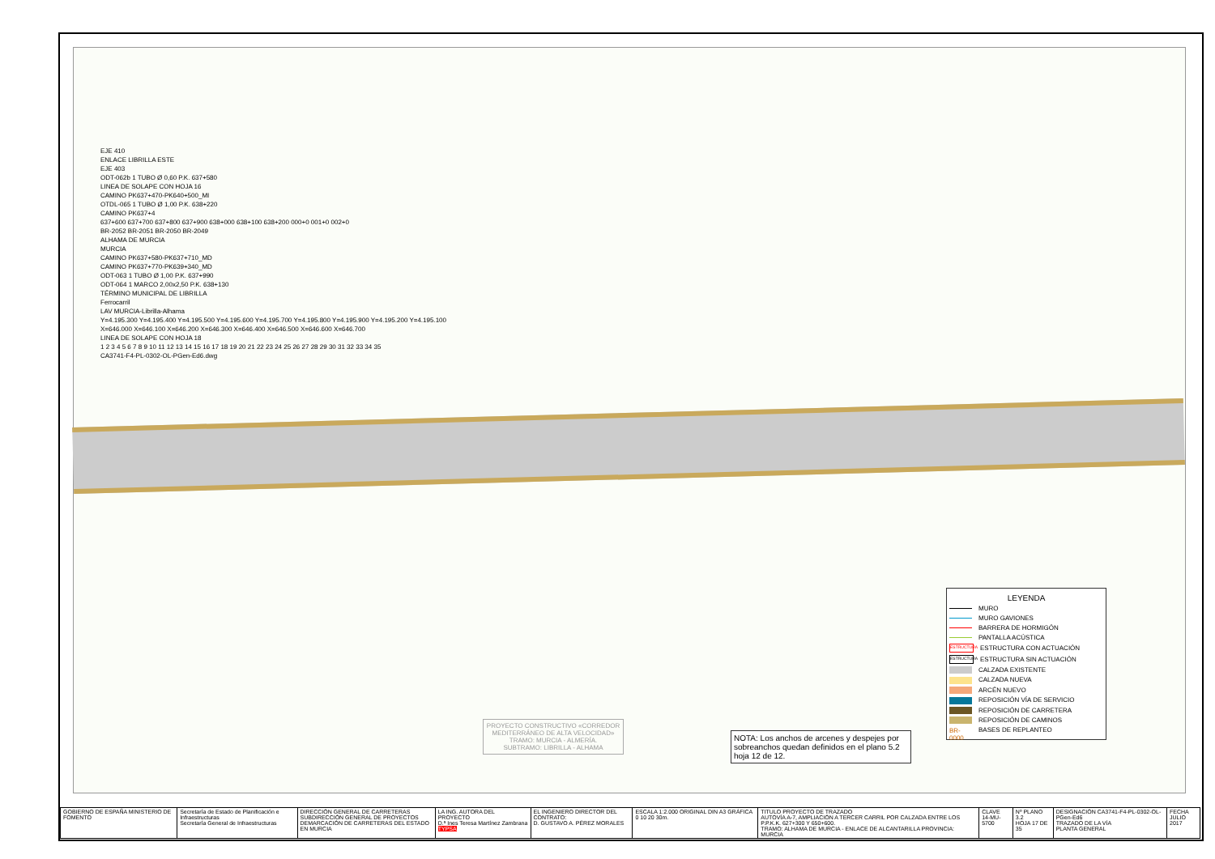EJE 410
ENLACE LIBRILLA ESTE
EJE 403
ODT-062b 1 TUBO Ø 0,60 P.K. 637+580
LINEA DE SOLAPE CON HOJA 16
CAMINO PK637+470-PK640+500_MI
OTDL-065 1 TUBO Ø 1,00 P.K. 638+220
CAMINO PK637+4
637+600 637+700 637+800 637+900 638+000 638+100 638+200 000+0 001+0 002+0
BR-2052 BR-2051 BR-2050 BR-2049
ALHAMA DE MURCIA
MURCIA
CAMINO PK637+580-PK637+710_MD
CAMINO PK637+770-PK639+340_MD
ODT-063 1 TUBO Ø 1,00 P.K. 637+990
ODT-064 1 MARCO 2,00x2,50 P.K. 638+130
TÉRMINO MUNICIPAL DE LIBRILLA
Ferrocarril
LAV MURCIA-Librilla-Alhama
Y=4.195.300 Y=4.195.400 Y=4.195.500 Y=4.195.600 Y=4.195.700 Y=4.195.800 Y=4.195.900 Y=4.195.200 Y=4.195.100
X=646.000 X=646.100 X=646.200 X=646.300 X=646.400 X=646.500 X=646.600 X=646.700
LINEA DE SOLAPE CON HOJA 18
1 2 3 4 5 6 7 8 9 10 11 12 13 14 15 16 17 18 19 20 21 22 23 24 25 26 27 28 29 30 31 32 33 34 35
CA3741-F4-PL-0302-OL-PGen-Ed6.dwg
PROYECTO CONSTRUCTIVO «CORREDOR MEDITERRÁNEO DE ALTA VELOCIDAD»
TRAMO: MURCIA - ALMERÍA.
SUBTRAMO: LIBRILLA - ALHAMA
NOTA: Los anchos de arcenes y despejes por sobreanchos quedan definidos en el plano 5.2 hoja 12 de 12.
LEYENDA
MURO
MURO GAVIONES
BARRERA DE HORMIGÓN
PANTALLA ACÚSTICA
ESTRUCTURA ESTRUCTURA CON ACTUACIÓN
ESTRUCTURA ESTRUCTURA SIN ACTUACIÓN
CALZADA EXISTENTE
CALZADA NUEVA
ARCÉN NUEVO
REPOSICIÓN VÍA DE SERVICIO
REPOSICIÓN DE CARRETERA
REPOSICIÓN DE CAMINOS
BR-0000 BASES DE REPLANTEO
| GOBIERNO DE ESPAÑA MINISTERIO DE FOMENTO | Secretaría de Estado de Planificación e Infraestructuras Secretaría General de Infraestructuras | DIRECCIÓN GENERAL DE CARRETERAS SUBDIRECCIÓN GENERAL DE PROYECTOS DEMARCACIÓN DE CARRETERAS DEL ESTADO EN MURCIA | LA ING. AUTORA DEL PROYECTO D.ª Ines Teresa Martínez Zambrana TYPSA | EL INGENIERO DIRECTOR DEL CONTRATO: D. GUSTAVO A. PÉREZ MORALES | ESCALA 1:2.000 ORIGINAL DIN A3 GRÁFICA 0 10 20 30m. | TITULO PROYECTO DE TRAZADO AUTOVÍA A-7, AMPLIACIÓN A TERCER CARRIL POR CALZADA ENTRE LOS P.P.K.K. 627+300 Y 650+600. TRAMO: ALHAMA DE MURCIA - ENLACE DE ALCANTARILLA PROVINCIA: MURCIA | CLAVE 14-MU-5700 | Nº PLANO 3.2 HOJA 17 DE 35 | DESIGNACIÓN CA3741-F4-PL-0302-OL-PGen-Ed6 TRAZADO DE LA VÍA PLANTA GENERAL | FECHA JULIO 2017 |